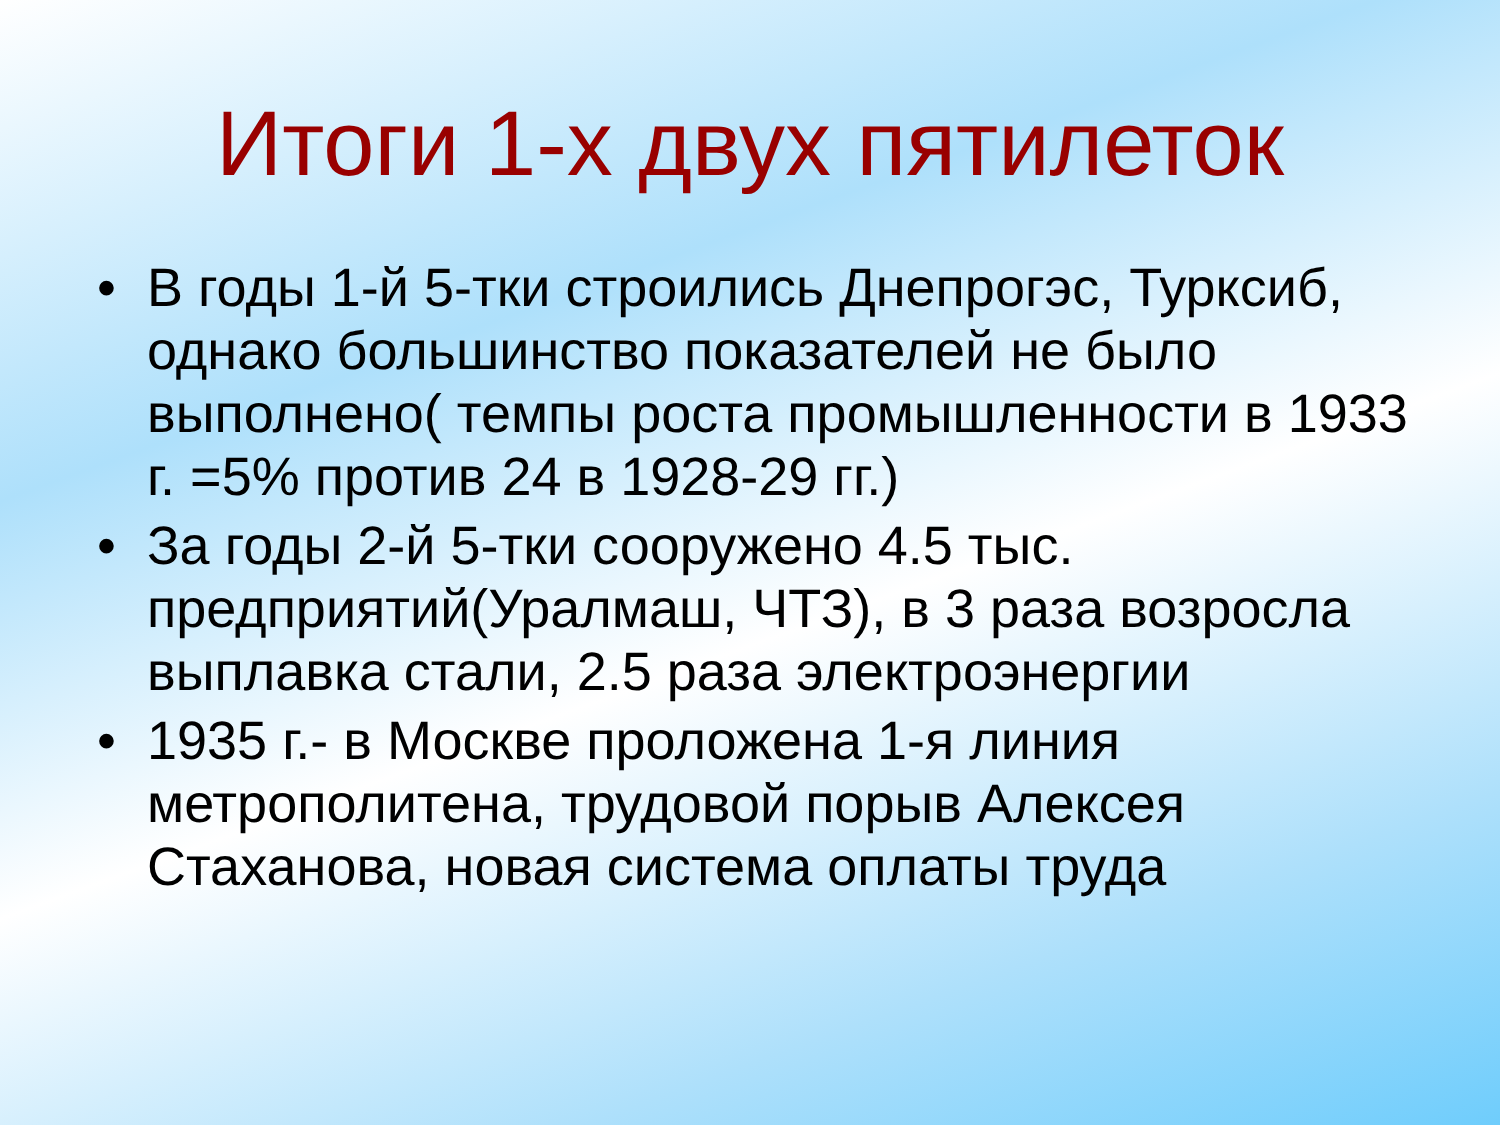Итоги 1-х двух пятилеток
• В годы 1-й 5-тки строились Днепрогэс, Турксиб, однако большинство показателей не было выполнено( темпы роста промышленности в 1933 г. =5% против 24 в 1928-29 гг.)
• За годы 2-й 5-тки сооружено 4.5 тыс. предприятий(Уралмаш, ЧТЗ), в 3 раза возросла выплавка стали, 2.5 раза электроэнергии
• 1935 г.- в Москве проложена 1-я линия метрополитена, трудовой порыв Алексея Стаханова, новая система оплаты труда